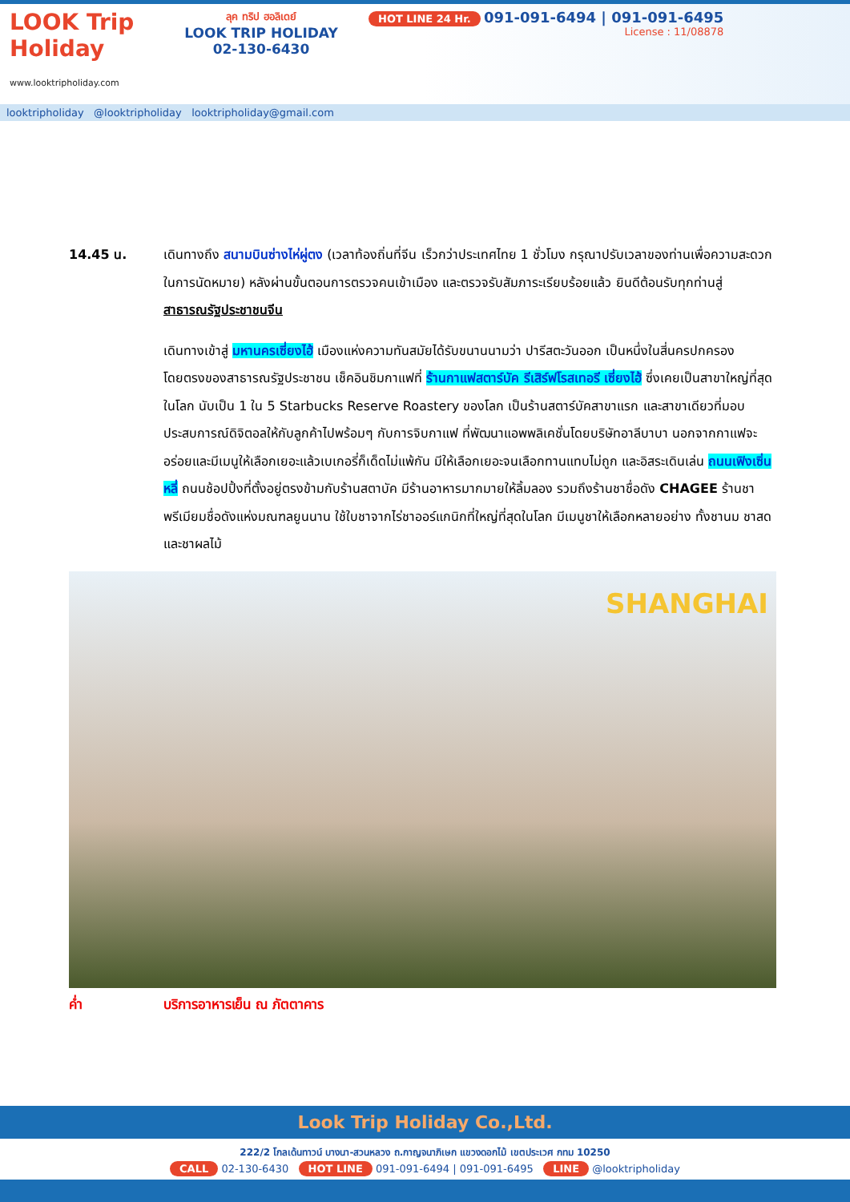LOOK Trip Holiday
www.looktripholiday.com
ลุค ทริป ฮอลิเดย์
LOOK TRIP HOLIDAY
02-130-6430
HOT LINE 24 Hr. 091-091-6494 | 091-091-6495
License : 11/08878
looktripholiday @looktripholiday looktripholiday@gmail.com
14.45 น. เดินทางถึง สนามบินซ่างไห่ผู่ตง (เวลาท้องถิ่นที่จีน เร็วกว่าประเทศไทย 1 ชั่วโมง กรุณาปรับเวลาของท่านเพื่อความสะดวกในการนัดหมาย) หลังผ่านขั้นตอนการตรวจคนเข้าเมือง และตรวจรับสัมภาระเรียบร้อยแล้ว ยินดีต้อนรับทุกท่านสู่ สาธารณรัฐประชาชนจีน
เดินทางเข้าสู่ มหานครเซี่ยงไฮ้ เมืองแห่งความทันสมัยได้รับขนานนามว่า ปารีสตะวันออก เป็นหนึ่งในสี่นครปกครองโดยตรงของสาธารณรัฐประชาชน เช็คอินชิมกาแฟที่ ร้านกาแฟสตาร์บัค รีเสิร์ฟโรสเทอรี เซี่ยงไฮ้ ซึ่งเคยเป็นสาขาใหญ่ที่สุดในโลก นับเป็น 1 ใน 5 Starbucks Reserve Roastery ของโลก เป็นร้านสตาร์บัคสาขาแรก และสาขาเดียวที่มอบประสบการณ์ดิจิตอลให้กับลูกค้าไปพร้อมๆ กับการจิบกาแฟ ที่พัฒนาแอพพลิเคชั่นโดยบริษัทอาลีบาบา นอกจากกาแฟจะอร่อยและมีเมนูให้เลือกเยอะแล้วเบเกอรี่ก็เด็ดไม่แพ้กัน มีให้เลือกเยอะจนเลือกทานแทบไม่ถูก และอิสระเดินเล่น ถนนเฟิงเซิ่นหลี่ ถนนช้อปปิ้งที่ตั้งอยู่ตรงข้ามกับร้านสตาบัค มีร้านอาหารมากมายให้ลิ้มลอง รวมถึงร้านชาชื่อดัง CHAGEE ร้านชาพรีเมียมชื่อดังแห่งมณฑลยูนนาน ใช้ใบชาจากไร่ชาออร์แกนิกที่ใหญ่ที่สุดในโลก มีเมนูชาให้เลือกหลายอย่าง ทั้งชานม ชาสด และชาผลไม้
SHANGHAI
ค่ำ บริการอาหารเย็น ณ ภัตตาคาร
Look Trip Holiday Co.,Ltd.
222/2 โกลเด้นทาวน์ บางนา-สวนหลวง ถ.กาญจนาภิเษก แขวงดอกไม้ เขตประเวศ กทม 10250
CALL 02-130-6430 HOT LINE 091-091-6494 | 091-091-6495 LINE @looktripholiday